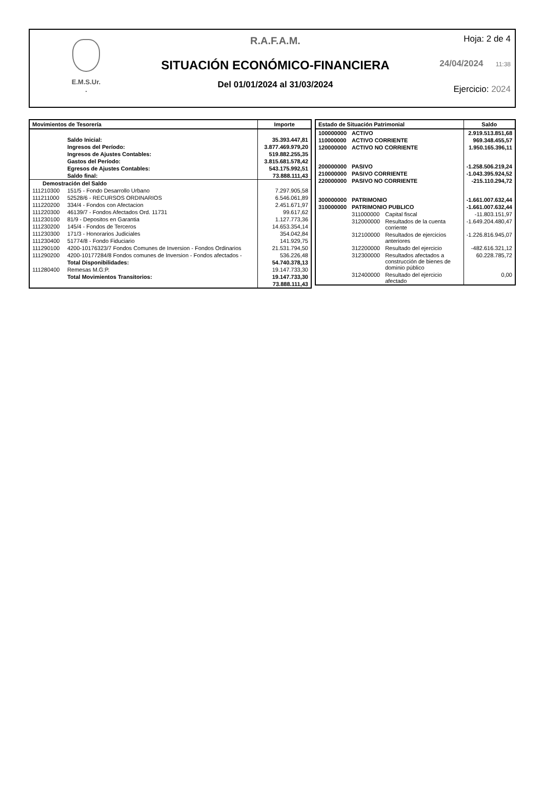E.M.S.Ur.
.
R.A.F.A.M.
SITUACIÓN ECONÓMICO-FINANCIERA
Del 01/01/2024 al 31/03/2024
Hoja: 2 de 4
24/04/2024 11:38
Ejercicio: 2024
| Movimientos de Tesorería | | Importe |
| --- | --- | --- |
| | Saldo Inicial: | 35.393.447,81 |
| | Ingresos del Período: | 3.877.469.979,20 |
| | Ingresos de Ajustes Contables: | 519.882.255,35 |
| | Gastos del Período: | 3.815.681.578,42 |
| | Egresos de Ajustes Contables: | 543.175.992,51 |
| | Saldo final: | 73.888.111,43 |
| Demostración del Saldo | | |
| 111210300 | 151/5 - Fondo Desarrollo Urbano | 7.297.905,58 |
| 111211000 | 52528/6 - RECURSOS ORDINARIOS | 6.546.061,89 |
| 111220200 | 334/4 - Fondos con Afectacion | 2.451.671,97 |
| 111220300 | 46139/7 - Fondos Afectados Ord. 11731 | 99.617,62 |
| 111230100 | 81/9 - Depositos en Garantia | 1.127.773,36 |
| 111230200 | 145/4 - Fondos de Terceros | 14.653.354,14 |
| 111230300 | 171/3 - Honorarios Judiciales | 354.042,84 |
| 111230400 | 51774/8 - Fondo Fiduciario | 141.929,75 |
| 111290100 | 4200-10176323/7 Fondos Comunes de Inversion - Fondos Ordinarios | 21.531.794,50 |
| 111290200 | 4200-10177284/8 Fondos comunes de Inversion - Fondos afectados - | 536.226,48 |
| | Total Disponibilidades: | 54.740.378,13 |
| 111280400 | Remesas M.G:P. | 19.147.733,30 |
| | Total Movimientos Transitorios: | 19.147.733,30 |
| | | 73.888.111,43 |
| Estado de Situación Patrimonial | | | Saldo |
| --- | --- | --- | --- |
| 100000000 | ACTIVO | | 2.919.513.851,68 |
| 110000000 | ACTIVO CORRIENTE | | 969.348.455,57 |
| 120000000 | ACTIVO NO CORRIENTE | | 1.950.165.396,11 |
| 200000000 | PASIVO | | -1.258.506.219,24 |
| 210000000 | PASIVO CORRIENTE | | -1.043.395.924,52 |
| 220000000 | PASIVO NO CORRIENTE | | -215.110.294,72 |
| 300000000 | PATRIMONIO | | -1.661.007.632,44 |
| 310000000 | PATRIMONIO PUBLICO | | -1.661.007.632,44 |
| | 311000000 | Capital fiscal | -11.803.151,97 |
| | 312000000 | Resultados de la cuenta corriente | -1.649.204.480,47 |
| | 312100000 | Resultados de ejercicios anteriores | -1.226.816.945,07 |
| | 312200000 | Resultado del ejercicio | -482.616.321,12 |
| | 312300000 | Resultados afectados a construcción de bienes de dominio público | 60.228.785,72 |
| | 312400000 | Resultado del ejercicio afectado | 0,00 |